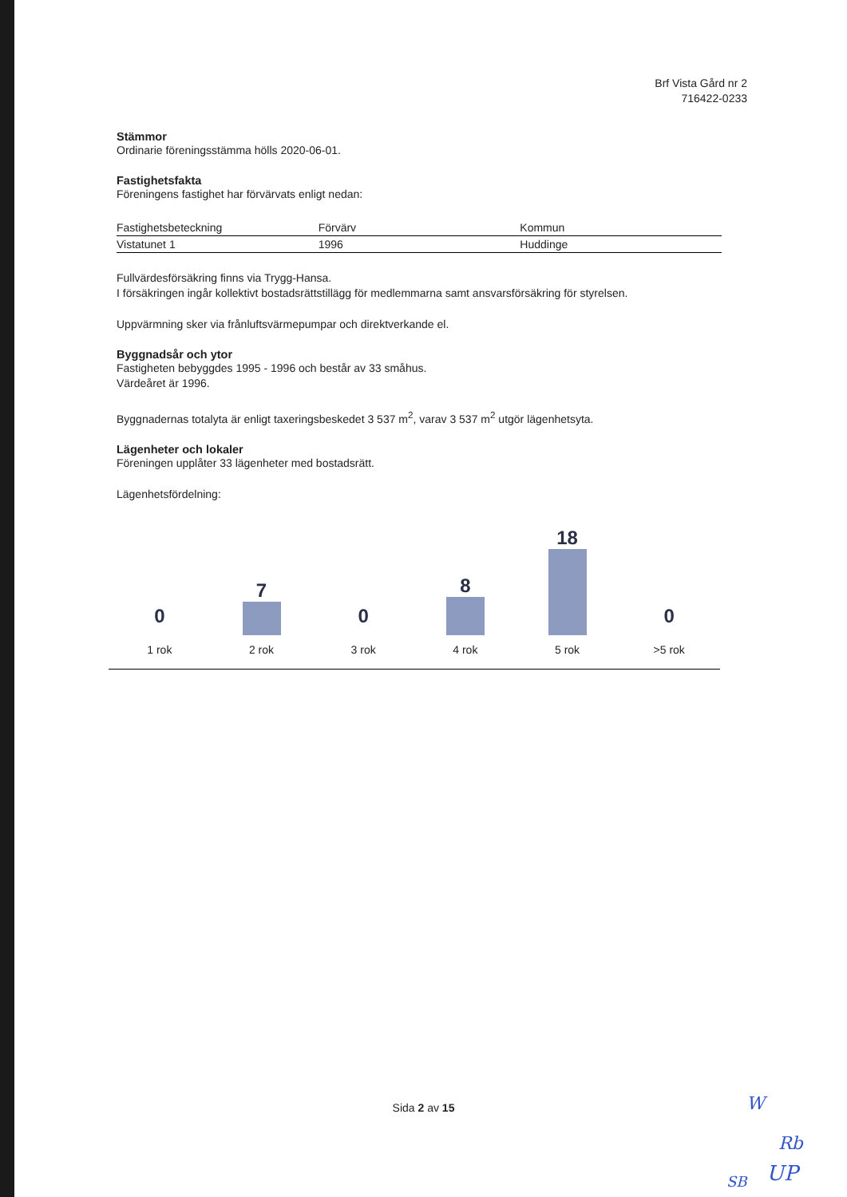Brf Vista Gård nr 2
716422-0233
Stämmor
Ordinarie föreningsstämma hölls 2020-06-01.
Fastighetsfakta
Föreningens fastighet har förvärvats enligt nedan:
| Fastighetsbeteckning | Förvärv | Kommun |
| Vistatunet 1 | 1996 | Huddinge |
Fullvärdesförsäkring finns via Trygg-Hansa.
I försäkringen ingår kollektivt bostadsrättstillägg för medlemmarna samt ansvarsförsäkring för styrelsen.
Uppvärmning sker via frånluftsvärmepumpar och direktverkande el.
Byggnadsår och ytor
Fastigheten bebyggdes 1995 - 1996 och består av 33 småhus.
Värdeåret är 1996.
Byggnadernas totalyta är enligt taxeringsbeskedet 3 537 m<sup>2</sup>, varav 3 537 m<sup>2</sup> utgör lägenhetsyta.
Lägenheter och lokaler
Föreningen upplåter 33 lägenheter med bostadsrätt.
Lägenhetsfördelning:
0
1 rok
7
2 rok
0
3 rok
8
4 rok
18
5 rok
0
>5 rok
Sida 2 av 15 W
Rb
SB UP